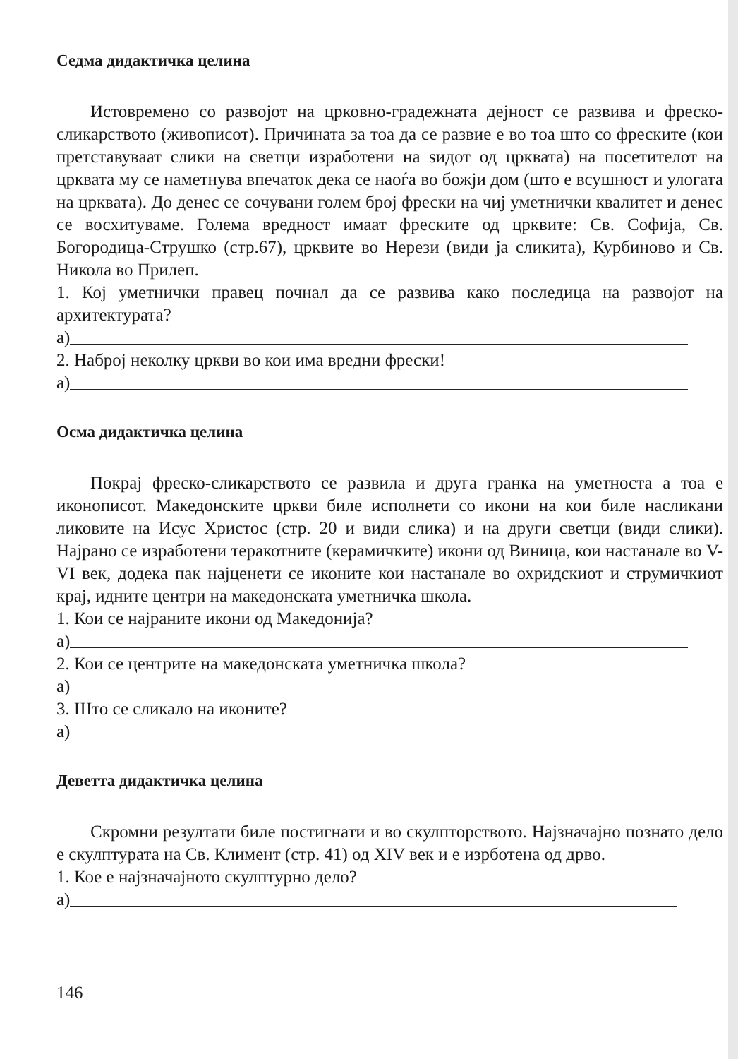Седма дидактичка целина
Истовремено со развојот на црковно-градежната дејност се развива и фреско-сликарството (живописот). Причината за тоа да се развие е во тоа што со фреските (кои претставуваат слики на светци изработени на ѕидот од црквата) на посетителот на црквата му се наметнува впечаток дека се наоѓа во божји дом (што е всушност и улогата на црквата). До денес се сочувани голем број фрески на чиј уметнички квалитет и денес се восхитуваме. Голема вредност имаат фреските од црквите: Св. Софија, Св. Богородица-Струшко (стр.67), црквите во Нерези (види ја сликита), Курбиново и Св. Никола во Прилеп.
1. Кој уметнички правец почнал да се развива како последица на развојот на архитектурата?
а)
2. Наброј неколку цркви во кои има вредни фрески!
а)
Осма дидактичка целина
Покрај фреско-сликарството се развила и друга гранка на уметноста а тоа е иконописот. Македонските цркви биле исполнети со икони на кои биле насликани ликовите на Исус Христос (стр. 20 и види слика) и на други светци (види слики). Најрано се изработени теракотните (керамичките) икони од Виница, кои настанале во V-VI век, додека пак најценети се иконите кои настанале во охридскиот и струмичкиот крај, идните центри на македонската уметничка школа.
1. Кои се најраните икони од Македонија?
а)
2. Кои се центрите на македонската уметничка школа?
а)
3. Што се сликало на иконите?
а)
Деветта дидактичка целина
Скромни резултати биле постигнати и во скулпторството. Најзначајно познато дело е скулптурата на Св. Климент (стр. 41) од XIV век и е изрботена од дрво.
1. Кое е најзначајното скулптурно дело?
а)
146